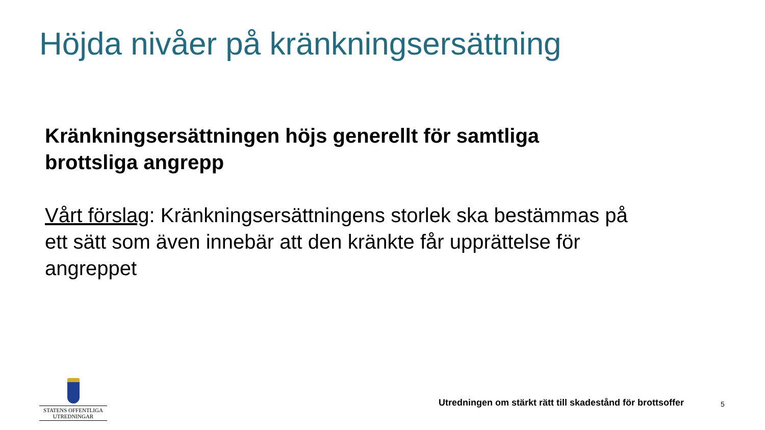Höjda nivåer på kränkningsersättning
Kränkningsersättningen höjs generellt för samtliga brottsliga angrepp
Vårt förslag: Kränkningsersättningens storlek ska bestämmas på ett sätt som även innebär att den kränkte får upprättelse för angreppet
STATENS OFFENTLIGA
UTREDNINGAR
Utredningen om stärkt rätt till skadestånd för brottsoffer
5